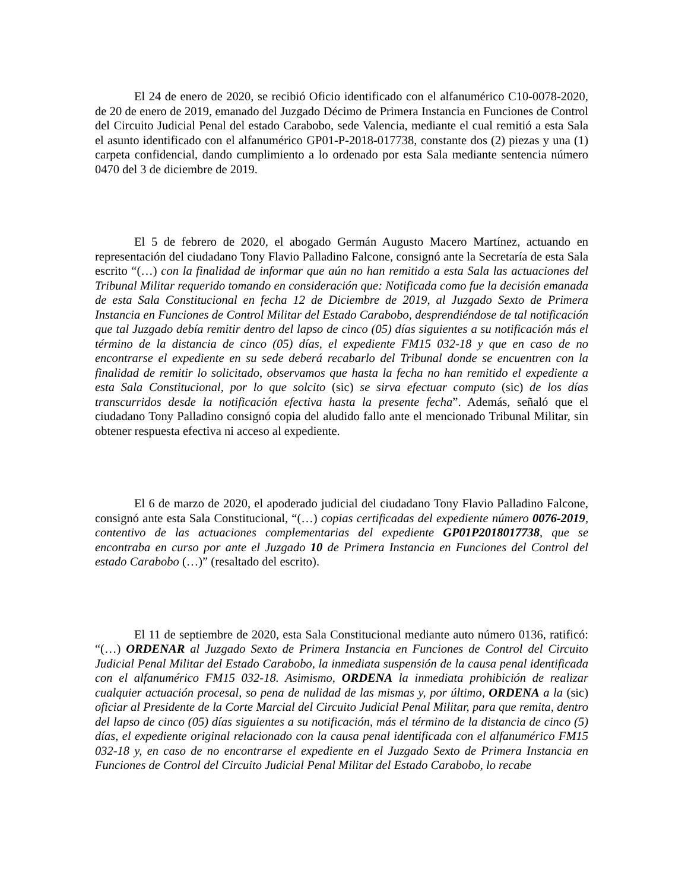El 24 de enero de 2020, se recibió Oficio identificado con el alfanumérico C10-0078-2020, de 20 de enero de 2019, emanado del Juzgado Décimo de Primera Instancia en Funciones de Control del Circuito Judicial Penal del estado Carabobo, sede Valencia, mediante el cual remitió a esta Sala el asunto identificado con el alfanumérico GP01-P-2018-017738, constante dos (2) piezas y una (1) carpeta confidencial, dando cumplimiento a lo ordenado por esta Sala mediante sentencia número 0470 del 3 de diciembre de 2019.
El 5 de febrero de 2020, el abogado Germán Augusto Macero Martínez, actuando en representación del ciudadano Tony Flavio Palladino Falcone, consignó ante la Secretaría de esta Sala escrito “(…) con la finalidad de informar que aún no han remitido a esta Sala las actuaciones del Tribunal Militar requerido tomando en consideración que: Notificada como fue la decisión emanada de esta Sala Constitucional en fecha 12 de Diciembre de 2019, al Juzgado Sexto de Primera Instancia en Funciones de Control Militar del Estado Carabobo, desprendiéndose de tal notificación que tal Juzgado debía remitir dentro del lapso de cinco (05) días siguientes a su notificación más el término de la distancia de cinco (05) días, el expediente FM15 032-18 y que en caso de no encontrarse el expediente en su sede deberá recabarlo del Tribunal donde se encuentren con la finalidad de remitir lo solicitado, observamos que hasta la fecha no han remitido el expediente a esta Sala Constitucional, por lo que solcito (sic) se sirva efectuar computo (sic) de los días transcurridos desde la notificación efectiva hasta la presente fecha”. Además, señaló que el ciudadano Tony Palladino consignó copia del aludido fallo ante el mencionado Tribunal Militar, sin obtener respuesta efectiva ni acceso al expediente.
El 6 de marzo de 2020, el apoderado judicial del ciudadano Tony Flavio Palladino Falcone, consignó ante esta Sala Constitucional, “(…) copias certificadas del expediente número 0076-2019, contentivo de las actuaciones complementarias del expediente GP01P2018017738, que se encontraba en curso por ante el Juzgado 10 de Primera Instancia en Funciones del Control del estado Carabobo (…)” (resaltado del escrito).
El 11 de septiembre de 2020, esta Sala Constitucional mediante auto número 0136, ratificó: “(…) ORDENAR al Juzgado Sexto de Primera Instancia en Funciones de Control del Circuito Judicial Penal Militar del Estado Carabobo, la inmediata suspensión de la causa penal identificada con el alfanumérico FM15 032-18. Asimismo, ORDENA la inmediata prohibición de realizar cualquier actuación procesal, so pena de nulidad de las mismas y, por último, ORDENA a la (sic) oficiar al Presidente de la Corte Marcial del Circuito Judicial Penal Militar, para que remita, dentro del lapso de cinco (05) días siguientes a su notificación, más el término de la distancia de cinco (5) días, el expediente original relacionado con la causa penal identificada con el alfanumérico FM15 032-18 y, en caso de no encontrarse el expediente en el Juzgado Sexto de Primera Instancia en Funciones de Control del Circuito Judicial Penal Militar del Estado Carabobo, lo recabe